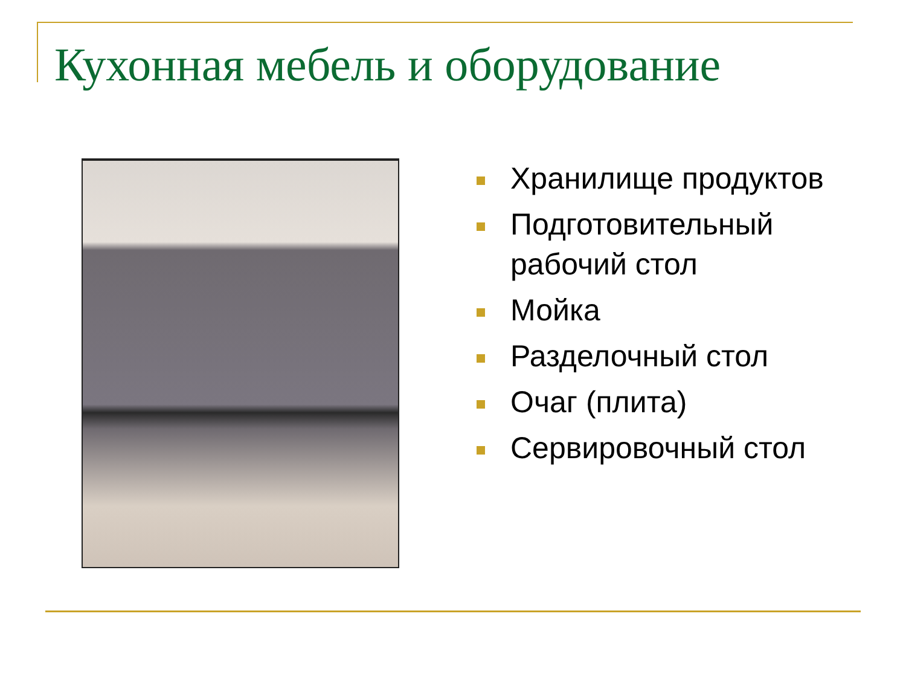Кухонная мебель и оборудование
Хранилище продуктов
Подготовительный рабочий стол
Мойка
Разделочный стол
Очаг (плита)
Сервировочный стол